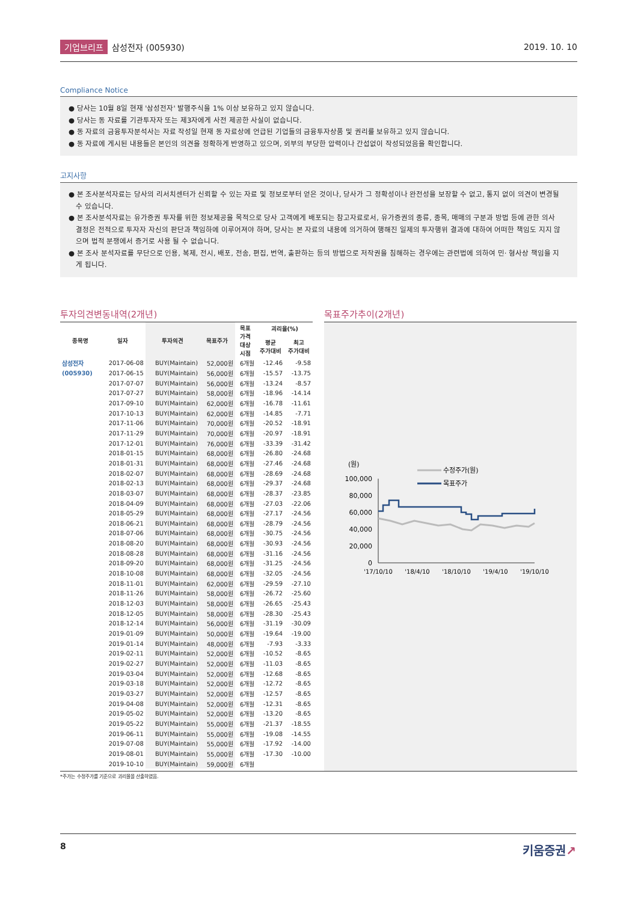기업브리프 삼성전자 (005930) 2019. 10. 10
Compliance Notice
● 당사는 10월 8일 현재 '삼성전자' 발행주식을 1% 이상 보유하고 있지 않습니다.
● 당사는 동 자료를 기관투자자 또는 제3자에게 사전 제공한 사실이 없습니다.
● 동 자료의 금융투자분석사는 자료 작성일 현재 동 자료상에 언급된 기업들의 금융투자상품 및 권리를 보유하고 있지 않습니다.
● 동 자료에 게시된 내용들은 본인의 의견을 정확하게 반영하고 있으며, 외부의 부당한 압력이나 간섭없이 작성되었음을 확인합니다.
고지사항
● 본 조사분석자료는 당사의 리서치센터가 신뢰할 수 있는 자료 및 정보로부터 얻은 것이나, 당사가 그 정확성이나 완전성을 보장할 수 없고, 통지 없이 의견이 변경될 수 있습니다.
● 본 조사분석자료는 유가증권 투자를 위한 정보제공을 목적으로 당사 고객에게 배포되는 참고자료로서, 유가증권의 종류, 종목, 매매의 구분과 방법 등에 관한 의사결정은 전적으로 투자자 자신의 판단과 책임하에 이루어져야 하며, 당사는 본 자료의 내용에 의거하여 행해진 일제의 투자행위 결과에 대하여 어떠한 책임도 지지 않으며 법적 분쟁에서 증거로 사용 될 수 없습니다.
● 본 조사 분석자료를 무단으로 인용, 복제, 전시, 배포, 전송, 편집, 번역, 출판하는 등의 방법으로 저작권을 침해하는 경우에는 관련법에 의하여 민· 형사상 책임을 지게 됩니다.
투자의견변동내역(2개년)
| 종목명 | 일자 | 투자의견 | 목표주가 | 목표 가격 대상 시점 | 괴리율(%) | |
| --- | --- | --- | --- | --- | --- | --- |
| | | | | | 평균 주가대비 | 최고 주가대비 |
| 삼성전자 | 2017-06-08 | BUY(Maintain) | 52,000원 | 6개월 | -12.46 | -9.58 |
| (005930) | 2017-06-15 | BUY(Maintain) | 56,000원 | 6개월 | -15.57 | -13.75 |
| | 2017-07-07 | BUY(Maintain) | 56,000원 | 6개월 | -13.24 | -8.57 |
| | 2017-07-27 | BUY(Maintain) | 58,000원 | 6개월 | -18.96 | -14.14 |
| | 2017-09-10 | BUY(Maintain) | 62,000원 | 6개월 | -16.78 | -11.61 |
| | 2017-10-13 | BUY(Maintain) | 62,000원 | 6개월 | -14.85 | -7.71 |
| | 2017-11-06 | BUY(Maintain) | 70,000원 | 6개월 | -20.52 | -18.91 |
| | 2017-11-29 | BUY(Maintain) | 70,000원 | 6개월 | -20.97 | -18.91 |
| | 2017-12-01 | BUY(Maintain) | 76,000원 | 6개월 | -33.39 | -31.42 |
| | 2018-01-15 | BUY(Maintain) | 68,000원 | 6개월 | -26.80 | -24.68 |
| | 2018-01-31 | BUY(Maintain) | 68,000원 | 6개월 | -27.46 | -24.68 |
| | 2018-02-07 | BUY(Maintain) | 68,000원 | 6개월 | -28.69 | -24.68 |
| | 2018-02-13 | BUY(Maintain) | 68,000원 | 6개월 | -29.37 | -24.68 |
| | 2018-03-07 | BUY(Maintain) | 68,000원 | 6개월 | -28.37 | -23.85 |
| | 2018-04-09 | BUY(Maintain) | 68,000원 | 6개월 | -27.03 | -22.06 |
| | 2018-05-29 | BUY(Maintain) | 68,000원 | 6개월 | -27.17 | -24.56 |
| | 2018-06-21 | BUY(Maintain) | 68,000원 | 6개월 | -28.79 | -24.56 |
| | 2018-07-06 | BUY(Maintain) | 68,000원 | 6개월 | -30.75 | -24.56 |
| | 2018-08-20 | BUY(Maintain) | 68,000원 | 6개월 | -30.93 | -24.56 |
| | 2018-08-28 | BUY(Maintain) | 68,000원 | 6개월 | -31.16 | -24.56 |
| | 2018-09-20 | BUY(Maintain) | 68,000원 | 6개월 | -31.25 | -24.56 |
| | 2018-10-08 | BUY(Maintain) | 68,000원 | 6개월 | -32.05 | -24.56 |
| | 2018-11-01 | BUY(Maintain) | 62,000원 | 6개월 | -29.59 | -27.10 |
| | 2018-11-26 | BUY(Maintain) | 58,000원 | 6개월 | -26.72 | -25.60 |
| | 2018-12-03 | BUY(Maintain) | 58,000원 | 6개월 | -26.65 | -25.43 |
| | 2018-12-05 | BUY(Maintain) | 58,000원 | 6개월 | -28.30 | -25.43 |
| | 2018-12-14 | BUY(Maintain) | 56,000원 | 6개월 | -31.19 | -30.09 |
| | 2019-01-09 | BUY(Maintain) | 50,000원 | 6개월 | -19.64 | -19.00 |
| | 2019-01-14 | BUY(Maintain) | 48,000원 | 6개월 | -7.93 | -3.33 |
| | 2019-02-11 | BUY(Maintain) | 52,000원 | 6개월 | -10.52 | -8.65 |
| | 2019-02-27 | BUY(Maintain) | 52,000원 | 6개월 | -11.03 | -8.65 |
| | 2019-03-04 | BUY(Maintain) | 52,000원 | 6개월 | -12.68 | -8.65 |
| | 2019-03-18 | BUY(Maintain) | 52,000원 | 6개월 | -12.72 | -8.65 |
| | 2019-03-27 | BUY(Maintain) | 52,000원 | 6개월 | -12.57 | -8.65 |
| | 2019-04-08 | BUY(Maintain) | 52,000원 | 6개월 | -12.31 | -8.65 |
| | 2019-05-02 | BUY(Maintain) | 52,000원 | 6개월 | -13.20 | -8.65 |
| | 2019-05-22 | BUY(Maintain) | 55,000원 | 6개월 | -21.37 | -18.55 |
| | 2019-06-11 | BUY(Maintain) | 55,000원 | 6개월 | -19.08 | -14.55 |
| | 2019-07-08 | BUY(Maintain) | 55,000원 | 6개월 | -17.92 | -14.00 |
| | 2019-08-01 | BUY(Maintain) | 55,000원 | 6개월 | -17.30 | -10.00 |
| | 2019-10-10 | BUY(Maintain) | 59,000원 | 6개월 | | |
목표주가추이(2개년)
(원)
100,000
80,000
60,000
40,000
20,000
0
'17/10/10
'18/4/10
'18/10/10
'19/4/10
'19/10/10
수정주가(원)
목표주가
*주가는 수정주가를 기준으로 괴리율을 산출하였음.
8 키움증권↗